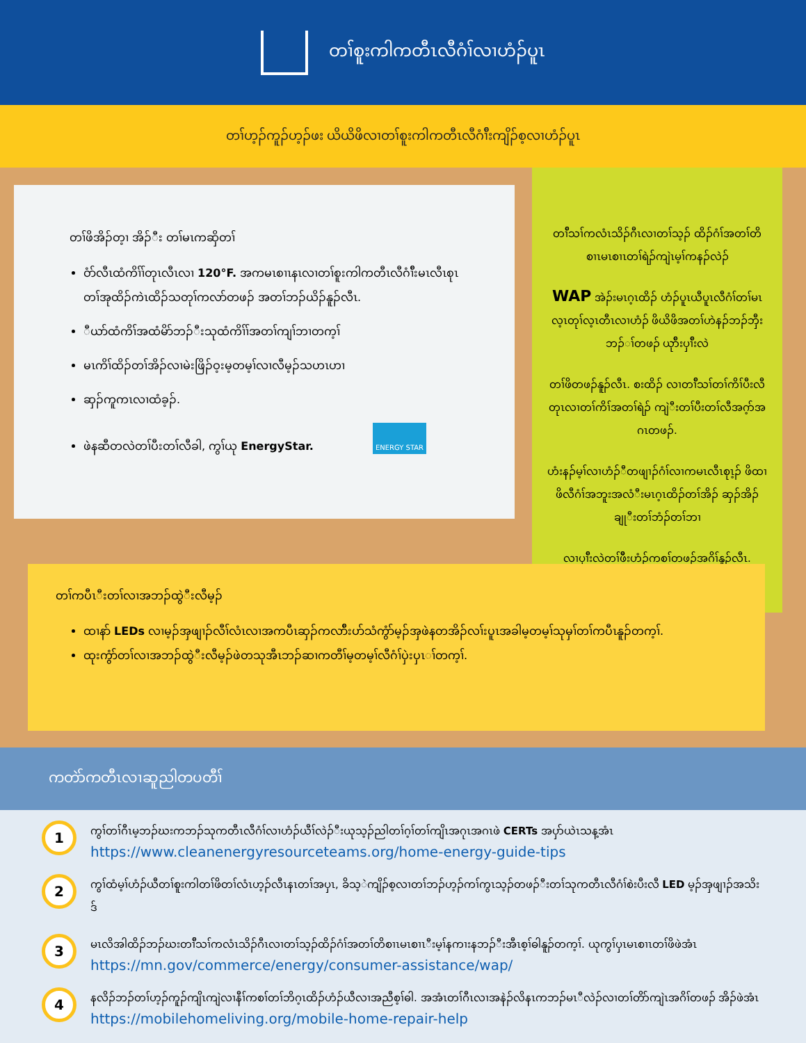တၢ်စူးကါကတီၤလီဂံၢ်လၢဟံၣ်ပူၤ
တၢ်ဟ့ၣ်ကူၣ်ဟ့ၣ်ဖး ယိယိဖိလၢတၢ်စူးကါကတီၤလီဂံၢ်ီးကျိၣ်စ့လၢဟံၣ်ပူၤ
တၢ်ဖိအိၣ်တ့ၢ အိၣ်ီး တၢ်မၤကဆှိတၢ်
ဝံာ်လီၤထံကိၢ်ၢ်တုၤလီၤလၢ 120°F. အကမၤစၢၤနၤလၢတၢ်စူးကါကတီၤလီဂံၢ်ီးမၤလီၤစုၤတၢ်အုထိၣ်ကဲၤထိၣ်သတုၢ်ကလာ်တဖၣ် အတၢ်ဘၣ်ယိၣ်နူၣ်လီၤ.
ီယာ်ထံကိၢ်အထံမိာ်ဘၣ်ီးသုထံကိၢ်ၢ်အတၢ်ကျၢ်ဘၢတက့ၢ်
မၤကိၢ်ထိၣ်တၢ်အိၣ်လၢမဲးဖြိၣ်ဝ့းမ့တမ့ၢ်လၢလီမ့ၣ်သဟၤဟၢ
ဆှၣ်ကူကၤလၢထံခ့ၣ်.
ဖဲနဆီတလဲတၢ်ပီးတၢ်လီခါ, ကွၢ်ယု EnergyStar. ENERGY STAR
တၢ်ီသၢ်ကလံၤသိၣ်ဂီၤလၢတၢ်သ့ၣ် ထိၣ်ဂံၢ်အတၢ်တိစၢၤမၤစၢၤတၢ်ရဲၣ်ကျဲၤမ့ၢ်ကနၣ်လဲၣ်
WAP အဲၣ်းမၤဂ့ၤထိၣ် ဟံၣ်ပူၤယီပူၤလီဂံၢ်တၢ်မၤလ့ၤတုၢ်လ့ၤတီၤလၢဟံၣ် ဖိယိဖိအတၢ်ဟဲနၣ်ဘၣ်ဘှီးဘၣ်ၢ်တဖၣ် ယုာ်ီးပှၢ်ီးလဲ
တၢ်ဖိတဖၣ်နူၣ်လီၤ. စးထိၣ် လၢတၢ်ီသၢ်တၢ်ကိၢ်ပီးလီတုၤလၢတၢ်ကိၢ်အတၢ်ရဲၣ် ကျဲီးတၢ်ပီးတၢ်လီအဂ့ာ်အဂၤတဖၣ်.
ဟံးနၣ်မ့ၢ်လၢဟံၣ်ီတဖျၢၣ်ဂံၢ်လၢကမၤလီၤစုၤ့ၣ် ဖိထၢဖိလီဂံၢ်အဘူးအလံီးမၤဂ့ၤထိၣ်တၢ်အိၣ် ဆှၣ်အိၣ်ချုီးတၢ်ဘံၣ်တၢ်ဘၢ
လၢပှၢ်ီးလဲတၢ်ဖိီးဟံၣ်ကစၢ်တဖၣ်အဂိၢ်နူၣ်လီၤ.
တၢ်ကပီၤီးတၢ်လၢအဘၣ်ထွဲီးလီမ့ၣ်
ထၢနာ် LEDs လၢမ့ၣ်အှဖျၢၣ်လီၢ်လံၤလၢအကပီၤဆှၣ်ကလာ်ီးပာ်သံကွံာ်မ့ၣ်အှဖဲနတအိၣ်လၢ်းပူၤအခါမ့တမ့ၢ်သုမှၢ်တၢ်ကပီၤနူၣ်တက့ၢ်.
ထုးကွံာ်တၢ်လၢအဘၣ်ထွဲီးလီမ့ၣ်ဖဲတသုအီၤဘၣ်ဆၢကတီၢ်မ့တမ့ၢ်လီဂံၢ်ပှဲးပှၤၢ်တက့ၢ်.
ကတဲာ်ကတီၤလၢဆူညါတပတီၢ်
1
ကွၢ်တၢ်ဂီၤမ့ဘၣ်ဃးကဘၣ်သုကတီၤလီဂံၢ်လၢဟံၣ်ယီၢ်လဲၣ်ီးယုသ့ၣ်ညါတၢ်ဂ့ၢ်တၢ်ကျိၤအဂုၤအဂၤဖဲ CERTs အပှာ်ယဲၤသန့အံၤ
https://www.cleanenergyresourceteams.org/home-energy-guide-tips
2
ကွၢ်ထံမ့ၢ်ဟံၣ်ယီတၢ်စူးကါတၢ်ဖိတၢ်လံၤဟ့ၣ်လီၤနၤတၢ်အပှၤ, ခိသ့ဲကျိၣ်စ့လၢတၢ်ဘၣ်ဟ့ၣ်ကၢ်ကွၤသ့ၣ်တဖၣ်ီးတၢ်သုကတီၤလီဂံၢ်စဲးပီးလီ LED မ့ၣ်အှဖျၢၣ်အသိးဒ်
3
မၤလိအါထိၣ်ဘၣ်ဃးတၢ်ီသၢ်ကလံၤသိၣ်ဂီၤလၢတၢ်သ့ၣ်ထိၣ်ဂံၢ်အတၢ်တိစၢၤမၤစၢၤီးမ့ၢ်နကၢးနဘၣ်ီးအီၤစ့ၢ်ဓါနူၣ်တက့ၢ်. ယုကွၢ်ပှၤမၤစၢၤတၢ်ဖိဖဲအံၤ
https://mn.gov/commerce/energy/consumer-assistance/wap/
4
နလိၣ်ဘၣ်တၢ်ဟ့ၣ်ကူၣ်ကျိၤကျဲလၢနီၢ်ကစၢ်တၢ်ဘိဂ့ၤထိၣ်ဟံၣ်ယီလၢအညီစ့ၢ်ဓါ. အအံၤတၢ်ဂီၤလၢအနဲၣ်လိနၤကဘၣ်မၤီလဲၣ်လၢတၢ်တိာ်ကျဲၤအဂိၢ်တဖၣ် အိၣ်ဖဲအံၤ https://mobilehomeliving.org/mobile-home-repair-help